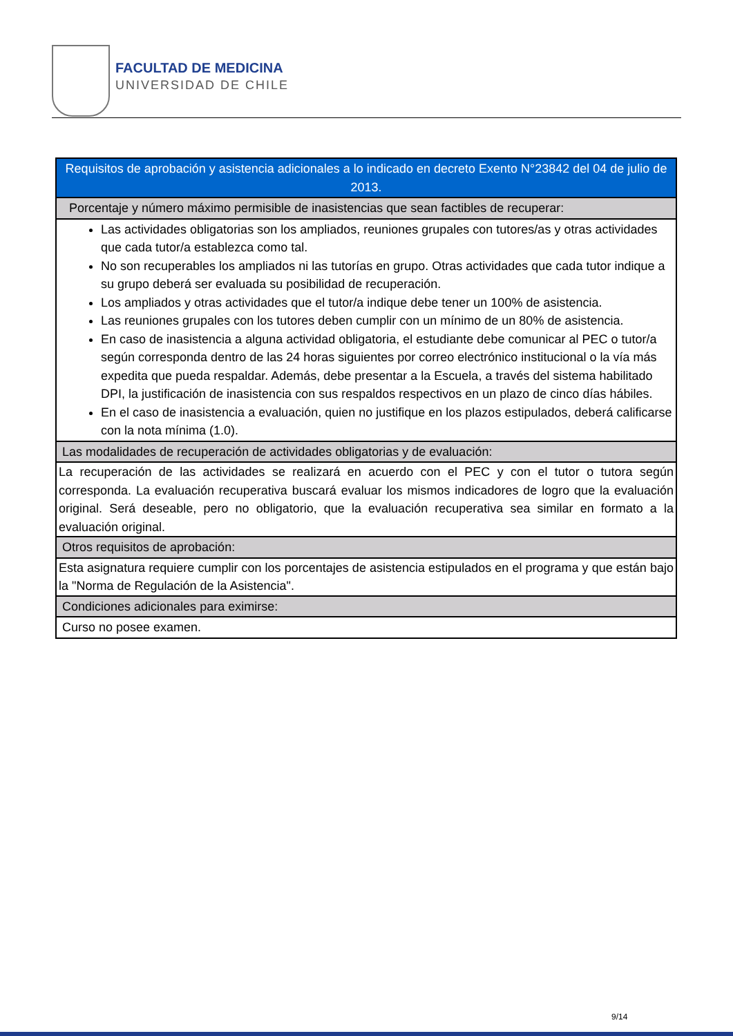FACULTAD DE MEDICINA
UNIVERSIDAD DE CHILE
| Requisitos de aprobación y asistencia adicionales a lo indicado en decreto Exento N°23842 del 04 de julio de 2013. |
| Porcentaje y número máximo permisible de inasistencias que sean factibles de recuperar: |
| Las actividades obligatorias son los ampliados, reuniones grupales con tutores/as y otras actividades que cada tutor/a establezca como tal. No son recuperables los ampliados ni las tutorías en grupo. Otras actividades que cada tutor indique a su grupo deberá ser evaluada su posibilidad de recuperación. Los ampliados y otras actividades que el tutor/a indique debe tener un 100% de asistencia. Las reuniones grupales con los tutores deben cumplir con un mínimo de un 80% de asistencia. En caso de inasistencia a alguna actividad obligatoria, el estudiante debe comunicar al PEC o tutor/a según corresponda dentro de las 24 horas siguientes por correo electrónico institucional o la vía más expedita que pueda respaldar. Además, debe presentar a la Escuela, a través del sistema habilitado DPI, la justificación de inasistencia con sus respaldos respectivos en un plazo de cinco días hábiles. En el caso de inasistencia a evaluación, quien no justifique en los plazos estipulados, deberá calificarse con la nota mínima (1.0). |
| Las modalidades de recuperación de actividades obligatorias y de evaluación: |
| La recuperación de las actividades se realizará en acuerdo con el PEC y con el tutor o tutora según corresponda. La evaluación recuperativa buscará evaluar los mismos indicadores de logro que la evaluación original. Será deseable, pero no obligatorio, que la evaluación recuperativa sea similar en formato a la evaluación original. |
| Otros requisitos de aprobación: |
| Esta asignatura requiere cumplir con los porcentajes de asistencia estipulados en el programa y que están bajo la "Norma de Regulación de la Asistencia". |
| Condiciones adicionales para eximirse: |
| Curso no posee examen. |
9/14